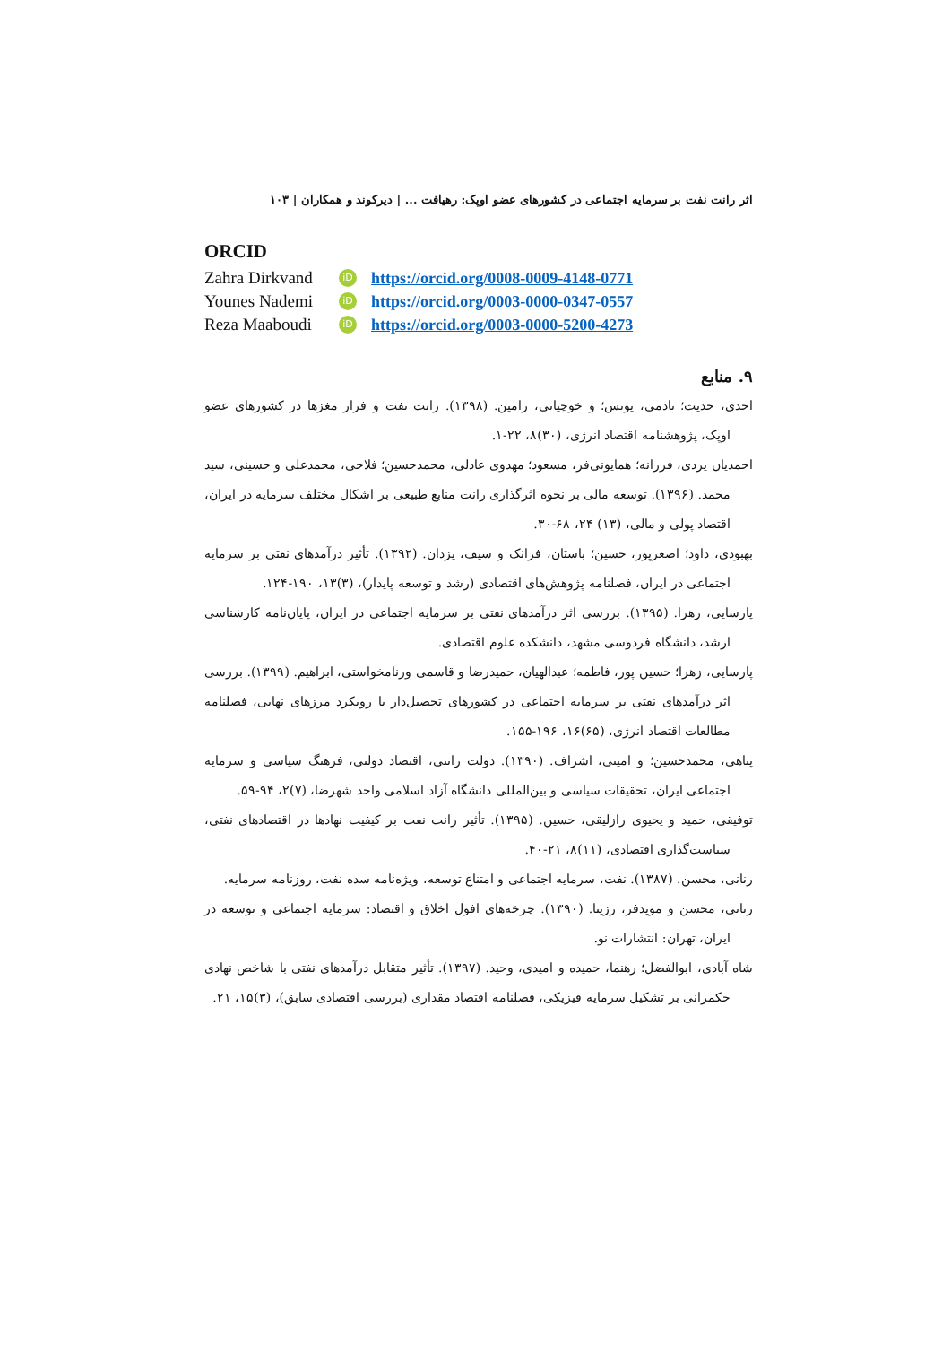اثر رانت نفت بر سرمایه اجتماعی در کشورهای عضو اوپک: رهیافت ... | دیرکوند و همکاران | ۱۰۳
ORCID
Zahra Dirkvand iD https://orcid.org/0008-0009-4148-0771
Younes Nademi iD https://orcid.org/0003-0000-0347-0557
Reza Maaboudi iD https://orcid.org/0003-0000-5200-4273
۹. منابع
احدی، حدیث؛ نادمی، یونس؛ و خوچیانی، رامین. (۱۳۹۸). رانت نفت و فرار مغزها در کشورهای عضو اوپک، پژوهشنامه اقتصاد انرژی، (۳۰)۸، ۲۲-۱.
احمدیان یزدی، فرزانه؛ همایونی‌فر، مسعود؛ مهدوی عادلی، محمدحسین؛ فلاحی، محمدعلی و حسینی، سید محمد. (۱۳۹۶). توسعه مالی بر نحوه اثرگذاری رانت منابع طبیعی بر اشکال مختلف سرمایه در ایران، اقتصاد پولی و مالی، (۱۳) ۲۴، ۶۸-۳۰.
بهبودی، داود؛ اصغرپور، حسین؛ باستان، فرانک و سیف، یزدان. (۱۳۹۲). تأثیر درآمدهای نفتی بر سرمایه اجتماعی در ایران، فصلنامه پژوهش‌های اقتصادی (رشد و توسعه پایدار)، (۳)۱۳، ۱۹۰-۱۲۴.
پارسایی، زهرا. (۱۳۹۵). بررسی اثر درآمدهای نفتی بر سرمایه اجتماعی در ایران، پایان‌نامه کارشناسی ارشد، دانشگاه فردوسی مشهد، دانشکده علوم اقتصادی.
پارسایی، زهرا؛ حسین پور، فاطمه؛ عبدالهیان، حمیدرضا و قاسمی ورنامخواستی، ابراهیم. (۱۳۹۹). بررسی اثر درآمدهای نفتی بر سرمایه اجتماعی در کشورهای تحصیل‌دار با رویکرد مرزهای نهایی، فصلنامه مطالعات اقتصاد انرژی، (۶۵)۱۶، ۱۹۶-۱۵۵.
پناهی، محمدحسین؛ و امینی، اشراف. (۱۳۹۰). دولت رانتی، اقتصاد دولتی، فرهنگ سیاسی و سرمایه اجتماعی ایران، تحقیقات سیاسی و بین‌المللی دانشگاه آزاد اسلامی واحد شهرضا، (۷)۲، ۹۴-۵۹.
توفیقی، حمید و یحیوی رازلیقی، حسین. (۱۳۹۵). تأثیر رانت نفت بر کیفیت نهادها در اقتصادهای نفتی، سیاست‌گذاری اقتصادی، (۱۱)۸، ۲۱-۴۰.
رنانی، محسن. (۱۳۸۷). نفت، سرمایه اجتماعی و امتناع توسعه، ویژه‌نامه سده نفت، روزنامه سرمایه.
رنانی، محسن و مویدفر، رزیتا. (۱۳۹۰). چرخه‌های افول اخلاق و اقتصاد: سرمایه اجتماعی و توسعه در ایران، تهران: انتشارات نو.
شاه آبادی، ابوالفضل؛ رهنما، حمیده و امیدی، وحید. (۱۳۹۷). تأثیر متقابل درآمدهای نفتی با شاخص نهادی حکمرانی بر تشکیل سرمایه فیزیکی، فصلنامه اقتصاد مقداری (بررسی اقتصادی سابق)، (۳)۱۵، ۲۱.